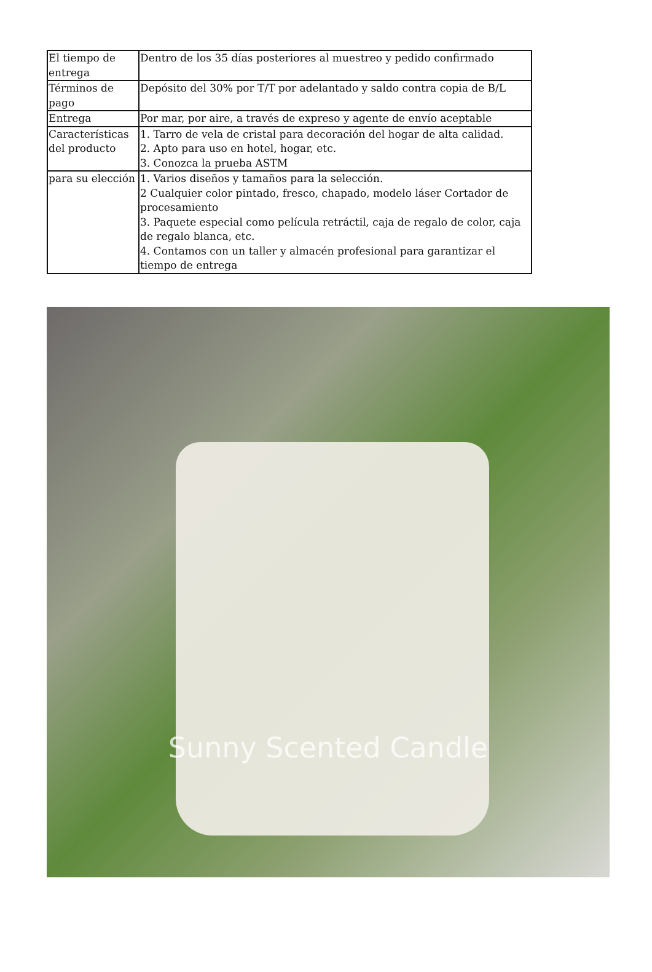| El tiempo de entrega | Dentro de los 35 días posteriores al muestreo y pedido confirmado |
| Términos de pago | Depósito del 30% por T/T por adelantado y saldo contra copia de B/L |
| Entrega | Por mar, por aire, a través de expreso y agente de envío aceptable |
| Características del producto | 1. Tarro de vela de cristal para decoración del hogar de alta calidad. 2. Apto para uso en hotel, hogar, etc. 3. Conozca la prueba ASTM |
| para su elección | 1. Varios diseños y tamaños para la selección. 2 Cualquier color pintado, fresco, chapado, modelo láser Cortador de procesamiento 3. Paquete especial como película retráctil, caja de regalo de color, caja de regalo blanca, etc. 4. Contamos con un taller y almacén profesional para garantizar el tiempo de entrega |
Sunny Scented Candle